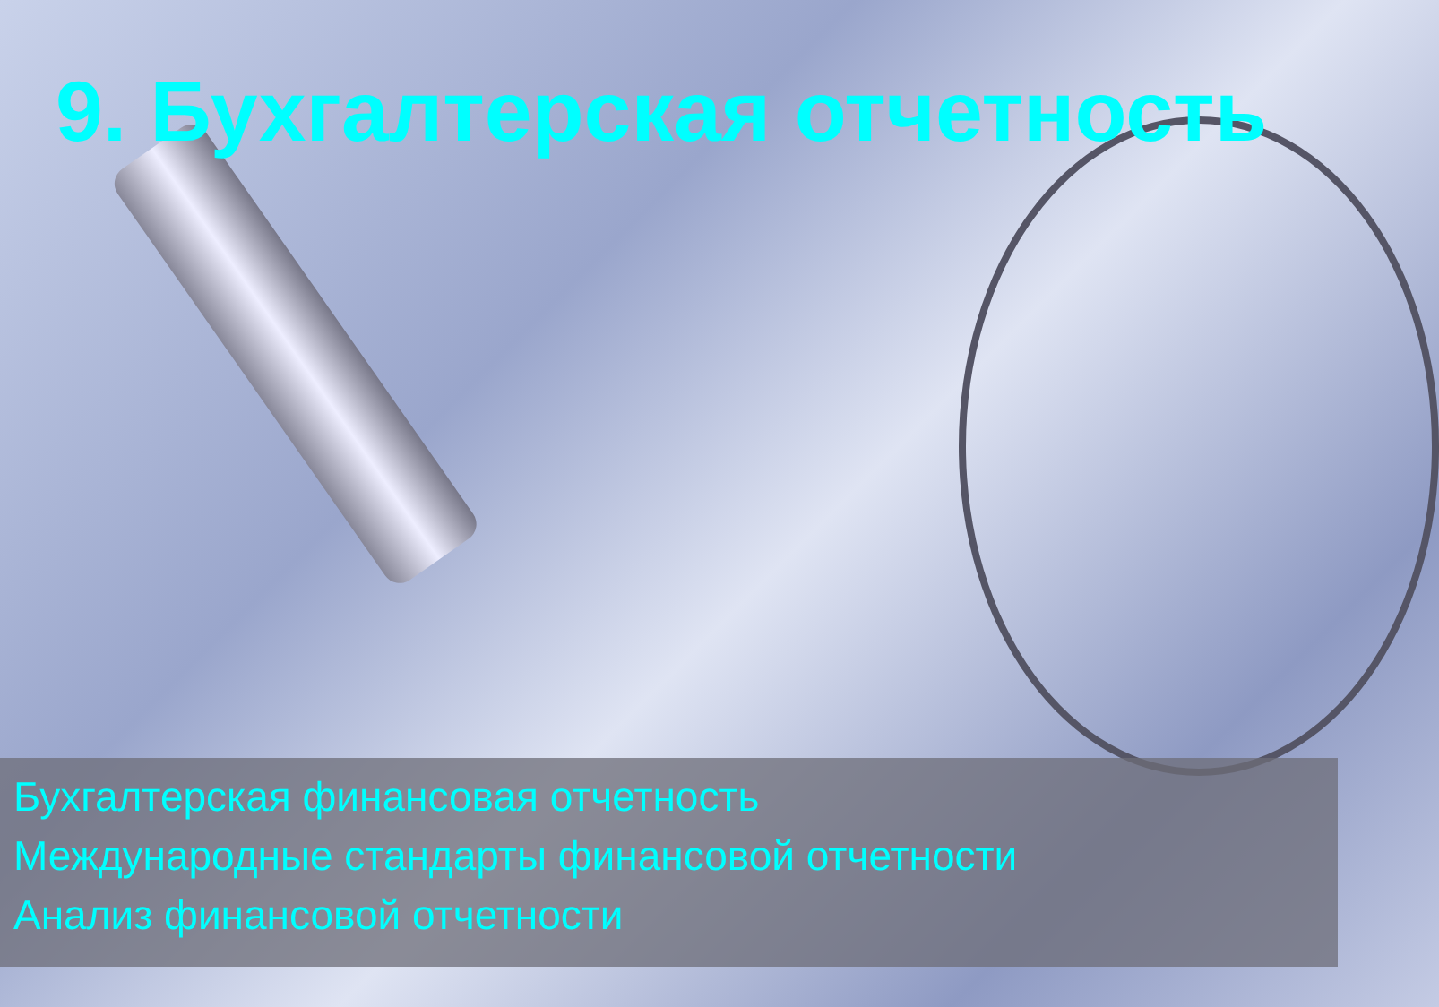9. Бухгалтерская отчетность
Бухгалтерская финансовая отчетность
Международные стандарты финансовой отчетности
Анализ финансовой отчетности